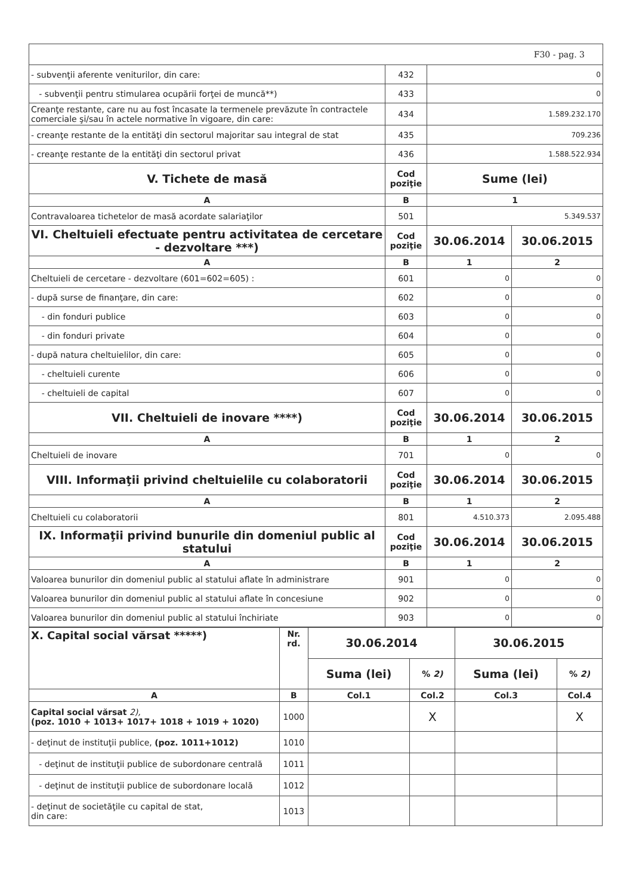| F30 - pag. 3 | | | |
| - subvenţii aferente veniturilor, din care: | 432 | 0 | |
| - subvenţii pentru stimularea ocupării forţei de muncă**) | 433 | 0 | |
| Creanţe restante, care nu au fost încasate la termenele prevăzute în contractele comerciale şi/sau în actele normative în vigoare, din care: | 434 | 1.589.232.170 | |
| - creanţe restante de la entităţi din sectorul majoritar sau integral de stat | 435 | 709.236 | |
| - creanţe restante de la entităţi din sectorul privat | 436 | 1.588.522.934 | |
| V. Tichete de masă | Cod poziţie | Sume (lei) | |
| A | B | 1 | |
| Contravaloarea tichetelor de masă acordate salariaţilor | 501 | 5.349.537 | |
| VI. Cheltuieli efectuate pentru activitatea de cercetare - dezvoltare ***) | Cod poziţie | 30.06.2014 | 30.06.2015 |
| A | B | 1 | 2 |
| Cheltuieli de cercetare - dezvoltare (601=602=605) : | 601 | 0 | 0 |
| - după surse de finanţare, din care: | 602 | 0 | 0 |
| - din fonduri publice | 603 | 0 | 0 |
| - din fonduri private | 604 | 0 | 0 |
| - după natura cheltuielilor, din care: | 605 | 0 | 0 |
| - cheltuieli curente | 606 | 0 | 0 |
| - cheltuieli de capital | 607 | 0 | 0 |
| VII. Cheltuieli de inovare ****) | Cod poziţie | 30.06.2014 | 30.06.2015 |
| A | B | 1 | 2 |
| Cheltuieli de inovare | 701 | 0 | 0 |
| VIII. Informaţii privind cheltuielile cu colaboratorii | Cod poziţie | 30.06.2014 | 30.06.2015 |
| A | B | 1 | 2 |
| Cheltuieli cu colaboratorii | 801 | 4.510.373 | 2.095.488 |
| IX. Informaţii privind bunurile din domeniul public al statului | Cod poziţie | 30.06.2014 | 30.06.2015 |
| A | B | 1 | 2 |
| Valoarea bunurilor din domeniul public al statului aflate în administrare | 901 | 0 | 0 |
| Valoarea bunurilor din domeniul public al statului aflate în concesiune | 902 | 0 | 0 |
| Valoarea bunurilor din domeniul public al statului închiriate | 903 | 0 | 0 |
| X. Capital social vărsat *****) | Nr. rd. | 30.06.2014 | | 30.06.2015 | |
| --- | --- | --- | --- | --- | --- |
| | | Suma (lei) | % 2) | Suma (lei) | % 2) |
| A | B | Col.1 | Col.2 | Col.3 | Col.4 |
| Capital social vărsat 2), (poz. 1010 + 1013+ 1017+ 1018 + 1019 + 1020) | 1000 | | X | | X |
| - deţinut de instituţii publice, (poz. 1011+1012) | 1010 | | | | |
| - deţinut de instituţii publice de subordonare centrală | 1011 | | | | |
| - deţinut de instituţii publice de subordonare locală | 1012 | | | | |
| - deţinut de societăţile cu capital de stat, din care: | 1013 | | | | |